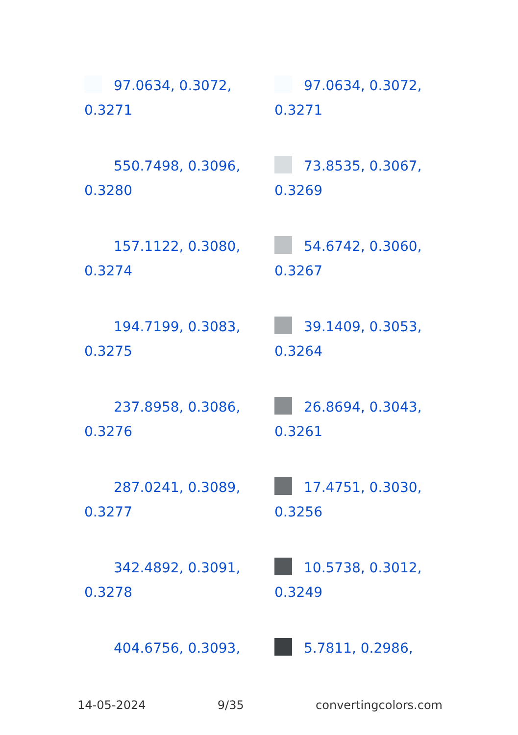97.0634, 0.3072, 0.3271
97.0634, 0.3072, 0.3271
550.7498, 0.3096, 0.3280
73.8535, 0.3067, 0.3269
157.1122, 0.3080, 0.3274
54.6742, 0.3060, 0.3267
194.7199, 0.3083, 0.3275
39.1409, 0.3053, 0.3264
237.8958, 0.3086, 0.3276
26.8694, 0.3043, 0.3261
287.0241, 0.3089, 0.3277
17.4751, 0.3030, 0.3256
342.4892, 0.3091, 0.3278
10.5738, 0.3012, 0.3249
404.6756, 0.3093,
5.7811, 0.2986,
14-05-2024 9/35 convertingcolors.com